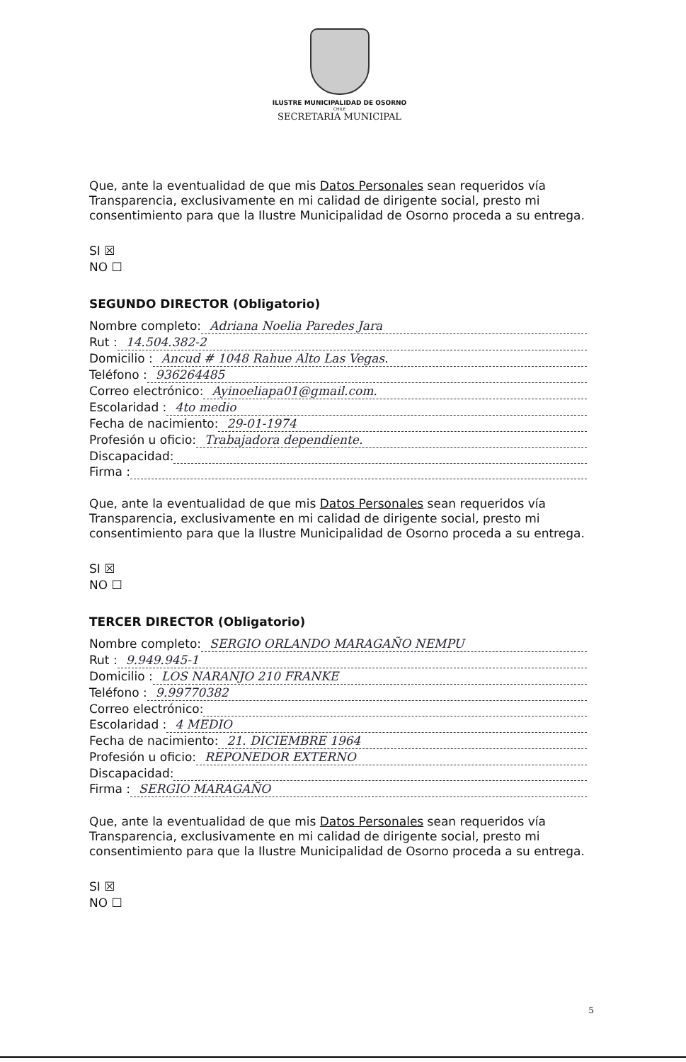ILUSTRE MUNICIPALIDAD DE OSORNO
CHILE
SECRETARIA MUNICIPAL
Que, ante la eventualidad de que mis Datos Personales sean requeridos vía Transparencia, exclusivamente en mi calidad de dirigente social, presto mi consentimiento para que la Ilustre Municipalidad de Osorno proceda a su entrega.
SI ☒
NO ☐
SEGUNDO DIRECTOR (Obligatorio)
Nombre completo: Adriana Noelia Paredes Jara
Rut : 14.504.382-2
Domicilio : Ancud # 1048 Rahue Alto Las Vegas.
Teléfono : 936264485
Correo electrónico: Ayinoeliapa01@gmail.com.
Escolaridad : 4to medio
Fecha de nacimiento: 29-01-1974
Profesión u oficio: Trabajadora dependiente.
Discapacidad:
Firma :
Que, ante la eventualidad de que mis Datos Personales sean requeridos vía Transparencia, exclusivamente en mi calidad de dirigente social, presto mi consentimiento para que la Ilustre Municipalidad de Osorno proceda a su entrega.
SI ☒
NO ☐
TERCER DIRECTOR (Obligatorio)
Nombre completo: SERGIO ORLANDO MARAGAÑO NEMPU
Rut : 9.949.945-1
Domicilio : LOS NARANJO 210 FRANKE
Teléfono : 9.99770382
Correo electrónico:
Escolaridad : 4 MEDIO
Fecha de nacimiento: 21. DICIEMBRE 1964
Profesión u oficio: REPONEDOR EXTERNO
Discapacidad:
Firma : SERGIO MARAGAÑO
Que, ante la eventualidad de que mis Datos Personales sean requeridos vía Transparencia, exclusivamente en mi calidad de dirigente social, presto mi consentimiento para que la Ilustre Municipalidad de Osorno proceda a su entrega.
SI ☒
NO ☐
5